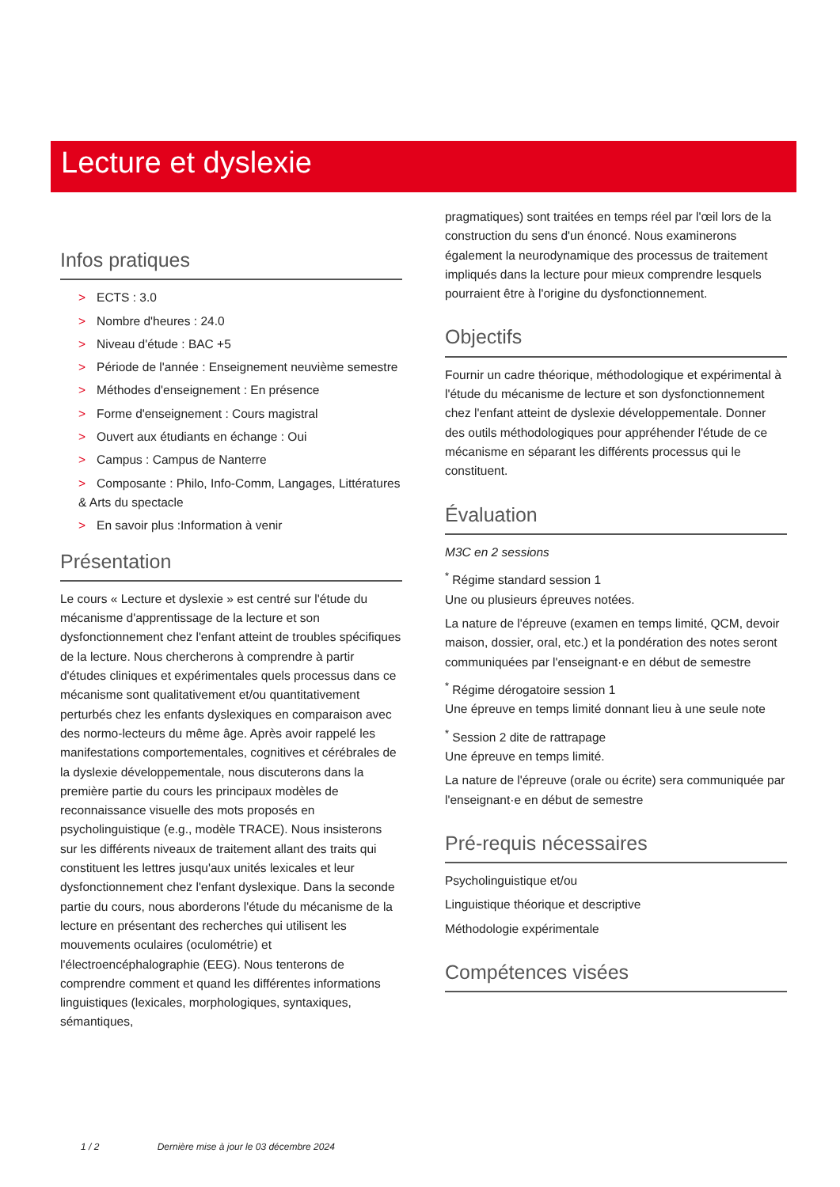Lecture et dyslexie
Infos pratiques
> ECTS : 3.0
> Nombre d'heures : 24.0
> Niveau d'étude : BAC +5
> Période de l'année : Enseignement neuvième semestre
> Méthodes d'enseignement : En présence
> Forme d'enseignement : Cours magistral
> Ouvert aux étudiants en échange : Oui
> Campus : Campus de Nanterre
> Composante : Philo, Info-Comm, Langages, Littératures & Arts du spectacle
> En savoir plus :Information à venir
Présentation
Le cours « Lecture et dyslexie » est centré sur l'étude du mécanisme d'apprentissage de la lecture et son dysfonctionnement chez l'enfant atteint de troubles spécifiques de la lecture. Nous chercherons à comprendre à partir d'études cliniques et expérimentales quels processus dans ce mécanisme sont qualitativement et/ou quantitativement perturbés chez les enfants dyslexiques en comparaison avec des normo-lecteurs du même âge. Après avoir rappelé les manifestations comportementales, cognitives et cérébrales de la dyslexie développementale, nous discuterons dans la première partie du cours les principaux modèles de reconnaissance visuelle des mots proposés en psycholinguistique (e.g., modèle TRACE). Nous insisterons sur les différents niveaux de traitement allant des traits qui constituent les lettres jusqu'aux unités lexicales et leur dysfonctionnement chez l'enfant dyslexique. Dans la seconde partie du cours, nous aborderons l'étude du mécanisme de la lecture en présentant des recherches qui utilisent les mouvements oculaires (oculométrie) et l'électroencéphalographie (EEG). Nous tenterons de comprendre comment et quand les différentes informations linguistiques (lexicales, morphologiques, syntaxiques, sémantiques,
pragmatiques) sont traitées en temps réel par l'œil lors de la construction du sens d'un énoncé. Nous examinerons également la neurodynamique des processus de traitement impliqués dans la lecture pour mieux comprendre lesquels pourraient être à l'origine du dysfonctionnement.
Objectifs
Fournir un cadre théorique, méthodologique et expérimental à l'étude du mécanisme de lecture et son dysfonctionnement chez l'enfant atteint de dyslexie développementale. Donner des outils méthodologiques pour appréhender l'étude de ce mécanisme en séparant les différents processus qui le constituent.
Évaluation
M3C en 2 sessions
<sup>*</sup> Régime standard session 1
Une ou plusieurs épreuves notées.
La nature de l'épreuve (examen en temps limité, QCM, devoir maison, dossier, oral, etc.) et la pondération des notes seront communiquées par l'enseignant·e en début de semestre
<sup>*</sup> Régime dérogatoire session 1
Une épreuve en temps limité donnant lieu à une seule note
<sup>*</sup> Session 2 dite de rattrapage
Une épreuve en temps limité.
La nature de l'épreuve (orale ou écrite) sera communiquée par l'enseignant·e en début de semestre
Pré-requis nécessaires
Psycholinguistique et/ou
Linguistique théorique et descriptive
Méthodologie expérimentale
Compétences visées
1 / 2 Dernière mise à jour le 03 décembre 2024